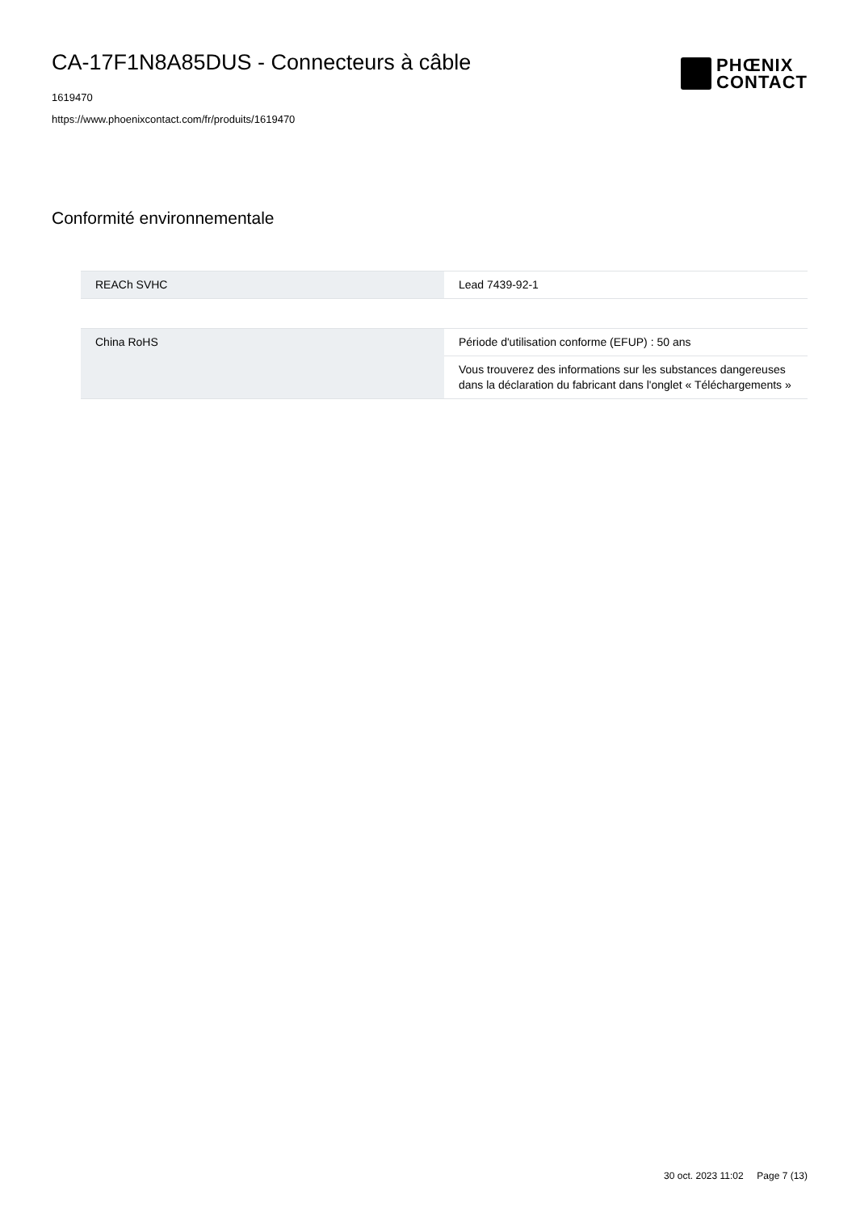CA-17F1N8A85DUS - Connecteurs à câble
1619470
https://www.phoenixcontact.com/fr/produits/1619470
PHŒNIX
CONTACT
Conformité environnementale
| REACh SVHC | Lead 7439-92-1 |
| China RoHS | Période d'utilisation conforme (EFUP) : 50 ans |
| | Vous trouverez des informations sur les substances dangereuses dans la déclaration du fabricant dans l'onglet « Téléchargements » |
30 oct. 2023 11:02 Page 7 (13)